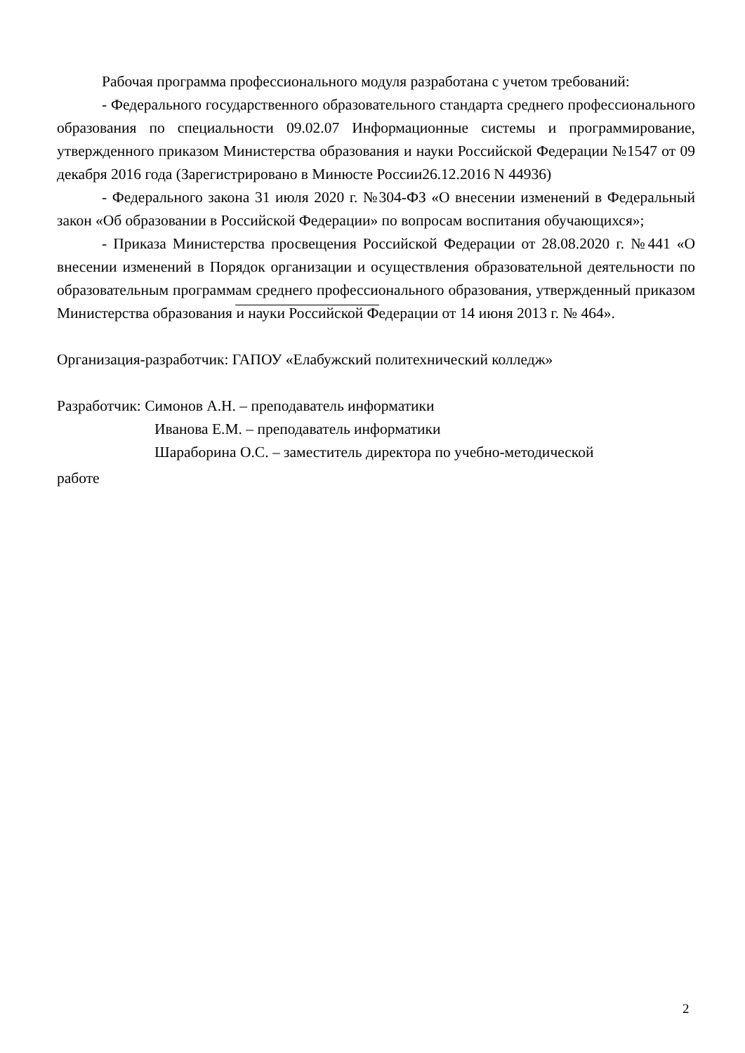Рабочая программа профессионального модуля разработана с учетом требований:
- Федерального государственного образовательного стандарта среднего профессионального образования по специальности 09.02.07 Информационные системы и программирование, утвержденного приказом Министерства образования и науки Российской Федерации №1547 от 09 декабря 2016 года (Зарегистрировано в Минюсте России26.12.2016 N 44936)
- Федерального закона 31 июля 2020 г. №304-ФЗ «О внесении изменений в Федеральный закон «Об образовании в Российской Федерации» по вопросам воспитания обучающихся»;
- Приказа Министерства просвещения Российской Федерации от 28.08.2020 г. №441 «О внесении изменений в Порядок организации и осуществления образовательной деятельности по образовательным программам среднего профессионального образования, утвержденный приказом Министерства образования и науки Российской Федерации от 14 июня 2013 г. № 464».
Организация-разработчик: ГАПОУ «Елабужский политехнический колледж»
Разработчик: Симонов А.Н. – преподаватель информатики
Иванова Е.М. – преподаватель информатики
Шараборина О.С. – заместитель директора по учебно-методической
работе
2